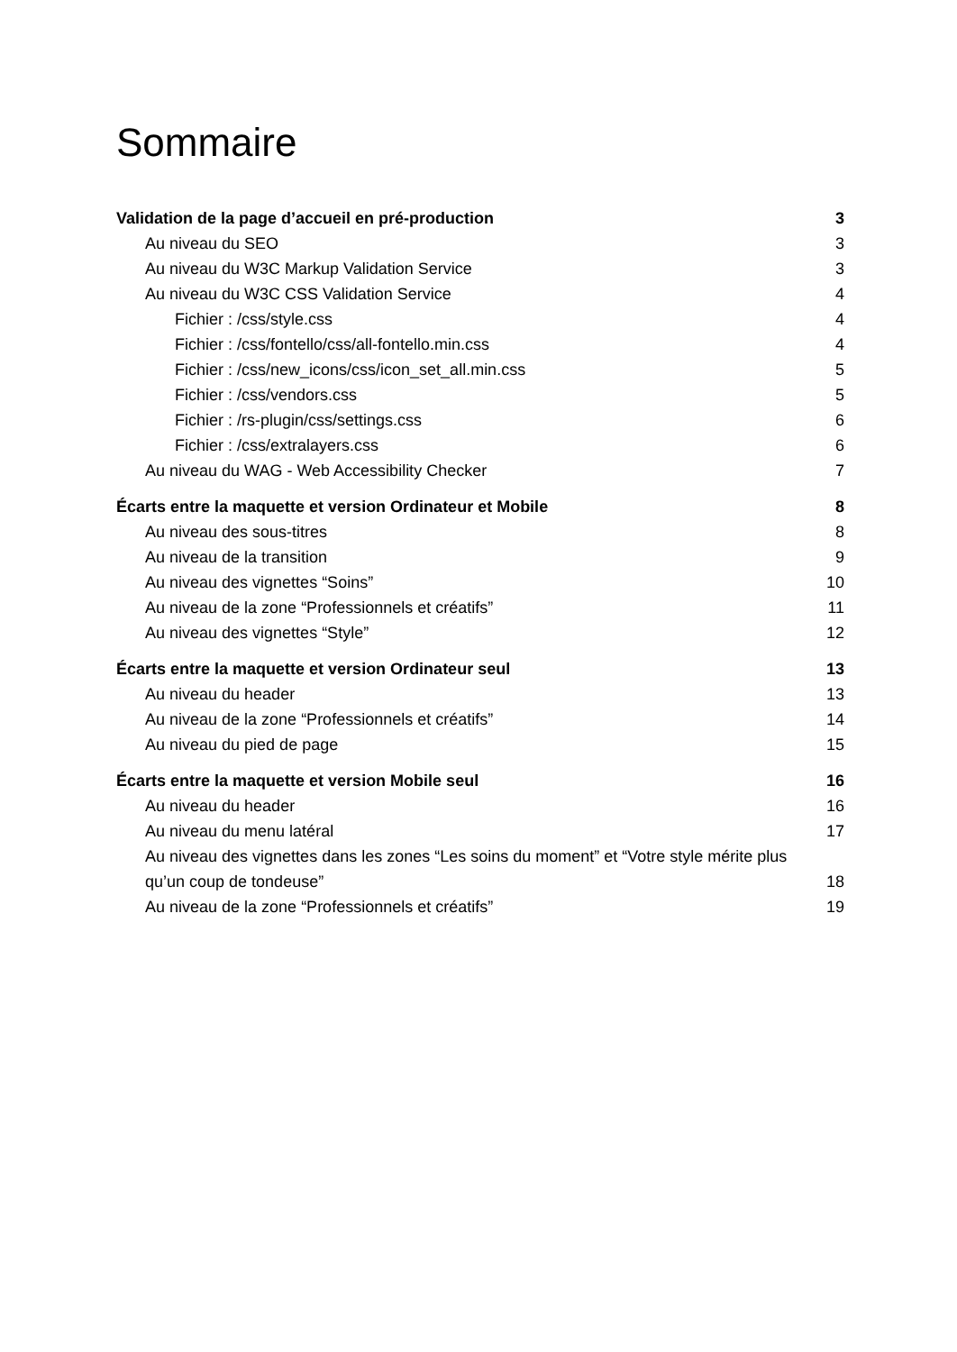Sommaire
Validation de la page d’accueil en pré-production 3
Au niveau du SEO 3
Au niveau du W3C Markup Validation Service 3
Au niveau du W3C CSS Validation Service 4
Fichier : /css/style.css 4
Fichier : /css/fontello/css/all-fontello.min.css 4
Fichier : /css/new_icons/css/icon_set_all.min.css 5
Fichier : /css/vendors.css 5
Fichier : /rs-plugin/css/settings.css 6
Fichier : /css/extralayers.css 6
Au niveau du WAG - Web Accessibility Checker 7
Écarts entre la maquette et version Ordinateur et Mobile 8
Au niveau des sous-titres 8
Au niveau de la transition 9
Au niveau des vignettes “Soins” 10
Au niveau de la zone “Professionnels et créatifs” 11
Au niveau des vignettes “Style” 12
Écarts entre la maquette et version Ordinateur seul 13
Au niveau du header 13
Au niveau de la zone “Professionnels et créatifs” 14
Au niveau du pied de page 15
Écarts entre la maquette et version Mobile seul 16
Au niveau du header 16
Au niveau du menu latéral 17
Au niveau des vignettes dans les zones “Les soins du moment” et “Votre style mérite plus qu’un coup de tondeuse” 18
Au niveau de la zone “Professionnels et créatifs” 19